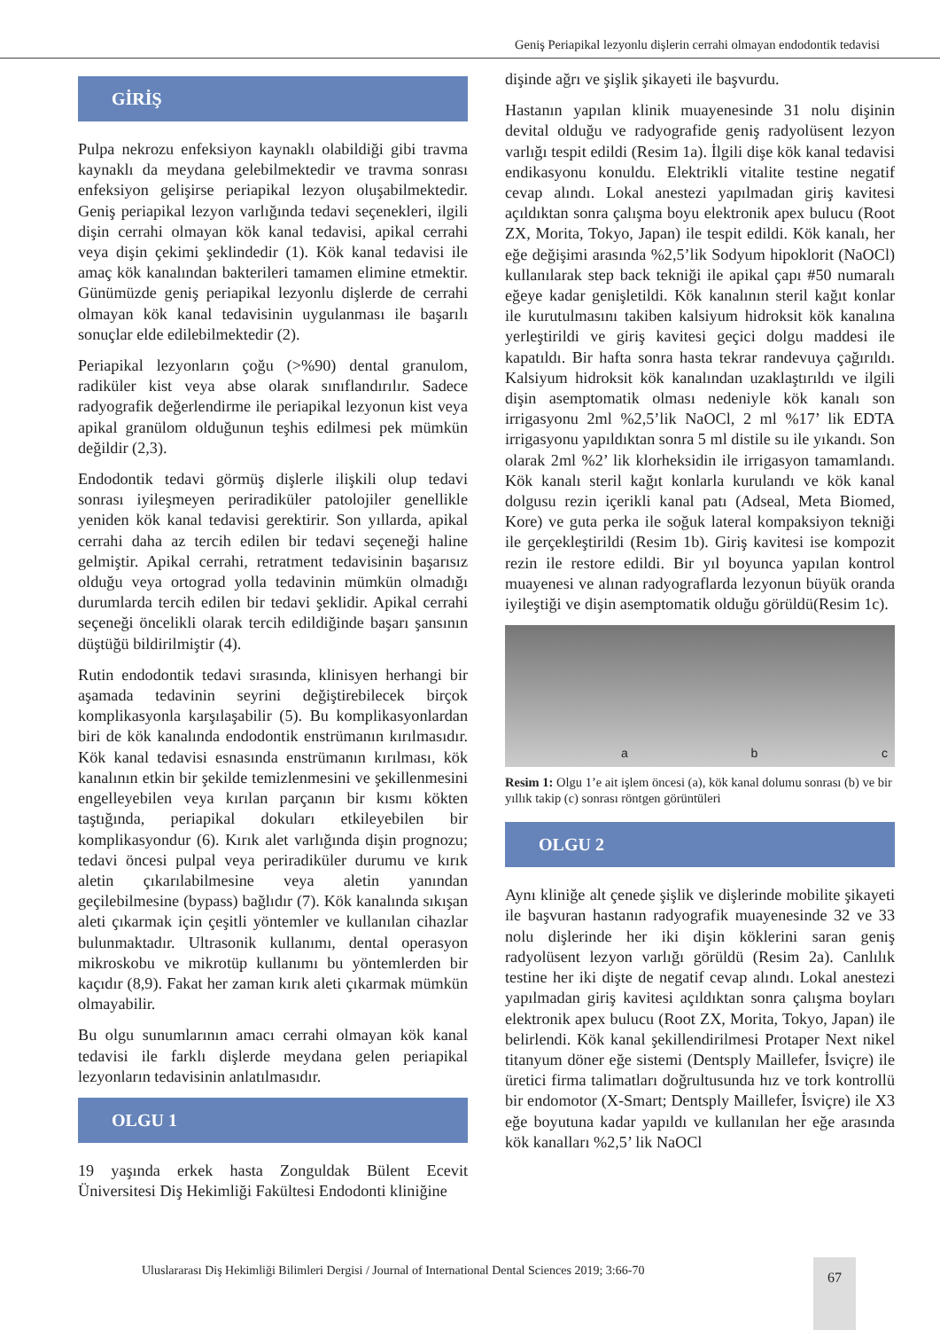Geniş Periapikal lezyonlu dişlerin cerrahi olmayan endodontik tedavisi
GİRİŞ
Pulpa nekrozu enfeksiyon kaynaklı olabildiği gibi travma kaynaklı da meydana gelebilmektedir ve travma sonrası enfeksiyon gelişirse periapikal lezyon oluşabilmektedir. Geniş periapikal lezyon varlığında tedavi seçenekleri, ilgili dişin cerrahi olmayan kök kanal tedavisi, apikal cerrahi veya dişin çekimi şeklindedir (1). Kök kanal tedavisi ile amaç kök kanalından bakterileri tamamen elimine etmektir. Günümüzde geniş periapikal lezyonlu dişlerde de cerrahi olmayan kök kanal tedavisinin uygulanması ile başarılı sonuçlar elde edilebilmektedir (2).
Periapikal lezyonların çoğu (>%90) dental granulom, radiküler kist veya abse olarak sınıflandırılır. Sadece radyografik değerlendirme ile periapikal lezyonun kist veya apikal granülom olduğunun teşhis edilmesi pek mümkün değildir (2,3).
Endodontik tedavi görmüş dişlerle ilişkili olup tedavi sonrası iyileşmeyen periradiküler patolojiler genellikle yeniden kök kanal tedavisi gerektirir. Son yıllarda, apikal cerrahi daha az tercih edilen bir tedavi seçeneği haline gelmiştir. Apikal cerrahi, retratment tedavisinin başarısız olduğu veya ortograd yolla tedavinin mümkün olmadığı durumlarda tercih edilen bir tedavi şeklidir. Apikal cerrahi seçeneği öncelikli olarak tercih edildiğinde başarı şansının düştüğü bildirilmiştir (4).
Rutin endodontik tedavi sırasında, klinisyen herhangi bir aşamada tedavinin seyrini değiştirebilecek birçok komplikasyonla karşılaşabilir (5). Bu komplikasyonlardan biri de kök kanalında endodontik enstrümanın kırılmasıdır. Kök kanal tedavisi esnasında enstrümanın kırılması, kök kanalının etkin bir şekilde temizlenmesini ve şekillenmesini engelleyebilen veya kırılan parçanın bir kısmı kökten taştığında, periapikal dokuları etkileyebilen bir komplikasyondur (6). Kırık alet varlığında dişin prognozu; tedavi öncesi pulpal veya periradiküler durumu ve kırık aletin çıkarılabilmesine veya aletin yanından geçilebilmesine (bypass) bağlıdır (7). Kök kanalında sıkışan aleti çıkarmak için çeşitli yöntemler ve kullanılan cihazlar bulunmaktadır. Ultrasonik kullanımı, dental operasyon mikroskobu ve mikrotüp kullanımı bu yöntemlerden bir kaçıdır (8,9). Fakat her zaman kırık aleti çıkarmak mümkün olmayabilir.
Bu olgu sunumlarının amacı cerrahi olmayan kök kanal tedavisi ile farklı dişlerde meydana gelen periapikal lezyonların tedavisinin anlatılmasıdır.
OLGU 1
19 yaşında erkek hasta Zonguldak Bülent Ecevit Üniversitesi Diş Hekimliği Fakültesi Endodonti kliniğine
dişinde ağrı ve şişlik şikayeti ile başvurdu.
Hastanın yapılan klinik muayenesinde 31 nolu dişinin devital olduğu ve radyografide geniş radyolüsent lezyon varlığı tespit edildi (Resim 1a). İlgili dişe kök kanal tedavisi endikasyonu konuldu. Elektrikli vitalite testine negatif cevap alındı. Lokal anestezi yapılmadan giriş kavitesi açıldıktan sonra çalışma boyu elektronik apex bulucu (Root ZX, Morita, Tokyo, Japan) ile tespit edildi. Kök kanalı, her eğe değişimi arasında %2,5’lik Sodyum hipoklorit (NaOCl) kullanılarak step back tekniği ile apikal çapı #50 numaralı eğeye kadar genişletildi. Kök kanalının steril kağıt konlar ile kurutulmasını takiben kalsiyum hidroksit kök kanalına yerleştirildi ve giriş kavitesi geçici dolgu maddesi ile kapatıldı. Bir hafta sonra hasta tekrar randevuya çağırıldı. Kalsiyum hidroksit kök kanalından uzaklaştırıldı ve ilgili dişin asemptomatik olması nedeniyle kök kanalı son irrigasyonu 2ml %2,5’lik NaOCl, 2 ml %17’ lik EDTA irrigasyonu yapıldıktan sonra 5 ml distile su ile yıkandı. Son olarak 2ml %2’ lik klorheksidin ile irrigasyon tamamlandı. Kök kanalı steril kağıt konlarla kurulandı ve kök kanal dolgusu rezin içerikli kanal patı (Adseal, Meta Biomed, Kore) ve guta perka ile soğuk lateral kompaksiyon tekniği ile gerçekleştirildi (Resim 1b). Giriş kavitesi ise kompozit rezin ile restore edildi. Bir yıl boyunca yapılan kontrol muayenesi ve alınan radyograflarda lezyonun büyük oranda iyileştiği ve dişin asemptomatik olduğu görüldü(Resim 1c).
a
b
c
Resim 1: Olgu 1’e ait işlem öncesi (a), kök kanal dolumu sonrası (b) ve bir yıllık takip (c) sonrası röntgen görüntüleri
OLGU 2
Aynı kliniğe alt çenede şişlik ve dişlerinde mobilite şikayeti ile başvuran hastanın radyografik muayenesinde 32 ve 33 nolu dişlerinde her iki dişin köklerini saran geniş radyolüsent lezyon varlığı görüldü (Resim 2a). Canlılık testine her iki dişte de negatif cevap alındı. Lokal anestezi yapılmadan giriş kavitesi açıldıktan sonra çalışma boyları elektronik apex bulucu (Root ZX, Morita, Tokyo, Japan) ile belirlendi. Kök kanal şekillendirilmesi Protaper Next nikel titanyum döner eğe sistemi (Dentsply Maillefer, İsviçre) ile üretici firma talimatları doğrultusunda hız ve tork kontrollü bir endomotor (X-Smart; Dentsply Maillefer, İsviçre) ile X3 eğe boyutuna kadar yapıldı ve kullanılan her eğe arasında kök kanalları %2,5’ lik NaOCl
Uluslararası Diş Hekimliği Bilimleri Dergisi / Journal of International Dental Sciences 2019; 3:66-70
67